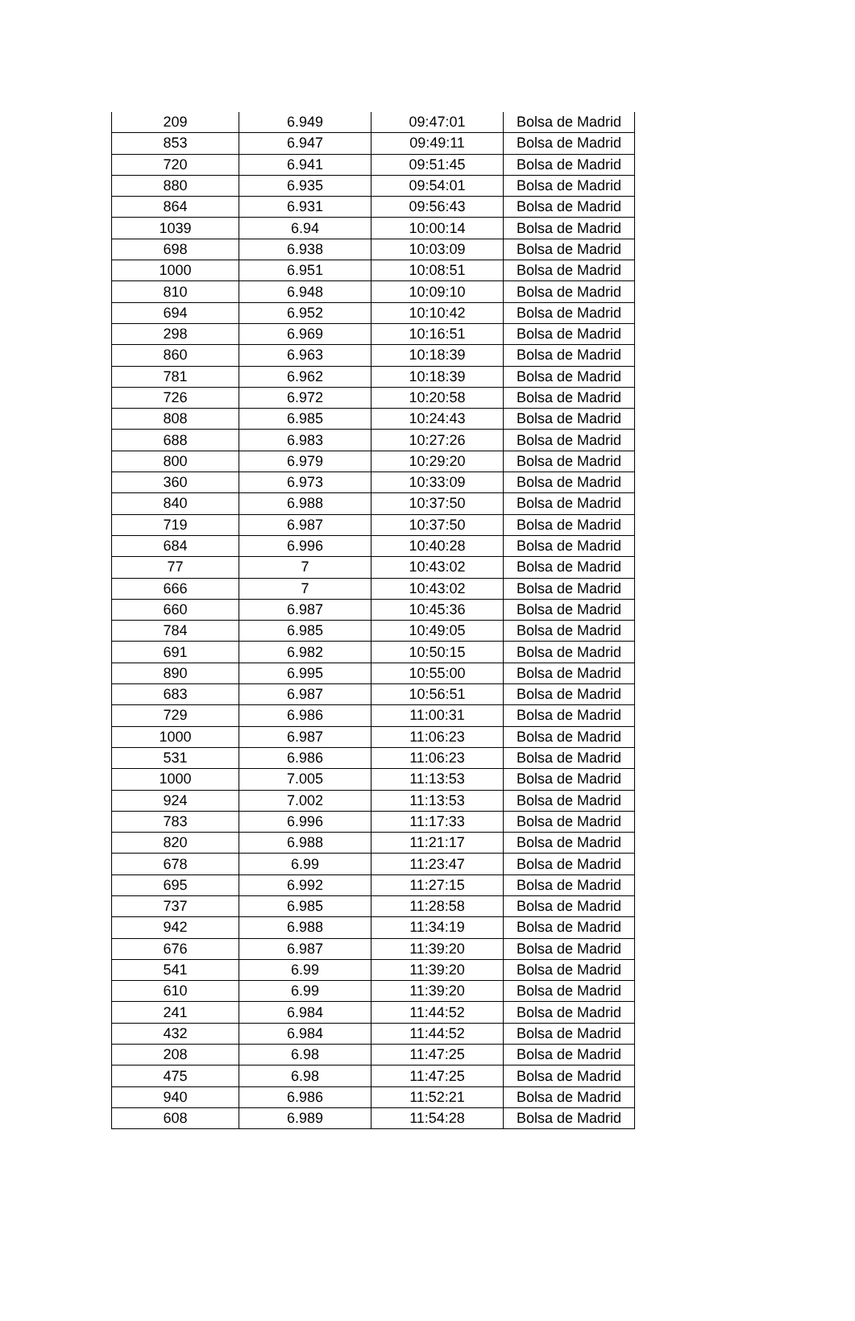| 209 | 6.949 | 09:47:01 | Bolsa de Madrid |
| 853 | 6.947 | 09:49:11 | Bolsa de Madrid |
| 720 | 6.941 | 09:51:45 | Bolsa de Madrid |
| 880 | 6.935 | 09:54:01 | Bolsa de Madrid |
| 864 | 6.931 | 09:56:43 | Bolsa de Madrid |
| 1039 | 6.94 | 10:00:14 | Bolsa de Madrid |
| 698 | 6.938 | 10:03:09 | Bolsa de Madrid |
| 1000 | 6.951 | 10:08:51 | Bolsa de Madrid |
| 810 | 6.948 | 10:09:10 | Bolsa de Madrid |
| 694 | 6.952 | 10:10:42 | Bolsa de Madrid |
| 298 | 6.969 | 10:16:51 | Bolsa de Madrid |
| 860 | 6.963 | 10:18:39 | Bolsa de Madrid |
| 781 | 6.962 | 10:18:39 | Bolsa de Madrid |
| 726 | 6.972 | 10:20:58 | Bolsa de Madrid |
| 808 | 6.985 | 10:24:43 | Bolsa de Madrid |
| 688 | 6.983 | 10:27:26 | Bolsa de Madrid |
| 800 | 6.979 | 10:29:20 | Bolsa de Madrid |
| 360 | 6.973 | 10:33:09 | Bolsa de Madrid |
| 840 | 6.988 | 10:37:50 | Bolsa de Madrid |
| 719 | 6.987 | 10:37:50 | Bolsa de Madrid |
| 684 | 6.996 | 10:40:28 | Bolsa de Madrid |
| 77 | 7 | 10:43:02 | Bolsa de Madrid |
| 666 | 7 | 10:43:02 | Bolsa de Madrid |
| 660 | 6.987 | 10:45:36 | Bolsa de Madrid |
| 784 | 6.985 | 10:49:05 | Bolsa de Madrid |
| 691 | 6.982 | 10:50:15 | Bolsa de Madrid |
| 890 | 6.995 | 10:55:00 | Bolsa de Madrid |
| 683 | 6.987 | 10:56:51 | Bolsa de Madrid |
| 729 | 6.986 | 11:00:31 | Bolsa de Madrid |
| 1000 | 6.987 | 11:06:23 | Bolsa de Madrid |
| 531 | 6.986 | 11:06:23 | Bolsa de Madrid |
| 1000 | 7.005 | 11:13:53 | Bolsa de Madrid |
| 924 | 7.002 | 11:13:53 | Bolsa de Madrid |
| 783 | 6.996 | 11:17:33 | Bolsa de Madrid |
| 820 | 6.988 | 11:21:17 | Bolsa de Madrid |
| 678 | 6.99 | 11:23:47 | Bolsa de Madrid |
| 695 | 6.992 | 11:27:15 | Bolsa de Madrid |
| 737 | 6.985 | 11:28:58 | Bolsa de Madrid |
| 942 | 6.988 | 11:34:19 | Bolsa de Madrid |
| 676 | 6.987 | 11:39:20 | Bolsa de Madrid |
| 541 | 6.99 | 11:39:20 | Bolsa de Madrid |
| 610 | 6.99 | 11:39:20 | Bolsa de Madrid |
| 241 | 6.984 | 11:44:52 | Bolsa de Madrid |
| 432 | 6.984 | 11:44:52 | Bolsa de Madrid |
| 208 | 6.98 | 11:47:25 | Bolsa de Madrid |
| 475 | 6.98 | 11:47:25 | Bolsa de Madrid |
| 940 | 6.986 | 11:52:21 | Bolsa de Madrid |
| 608 | 6.989 | 11:54:28 | Bolsa de Madrid |